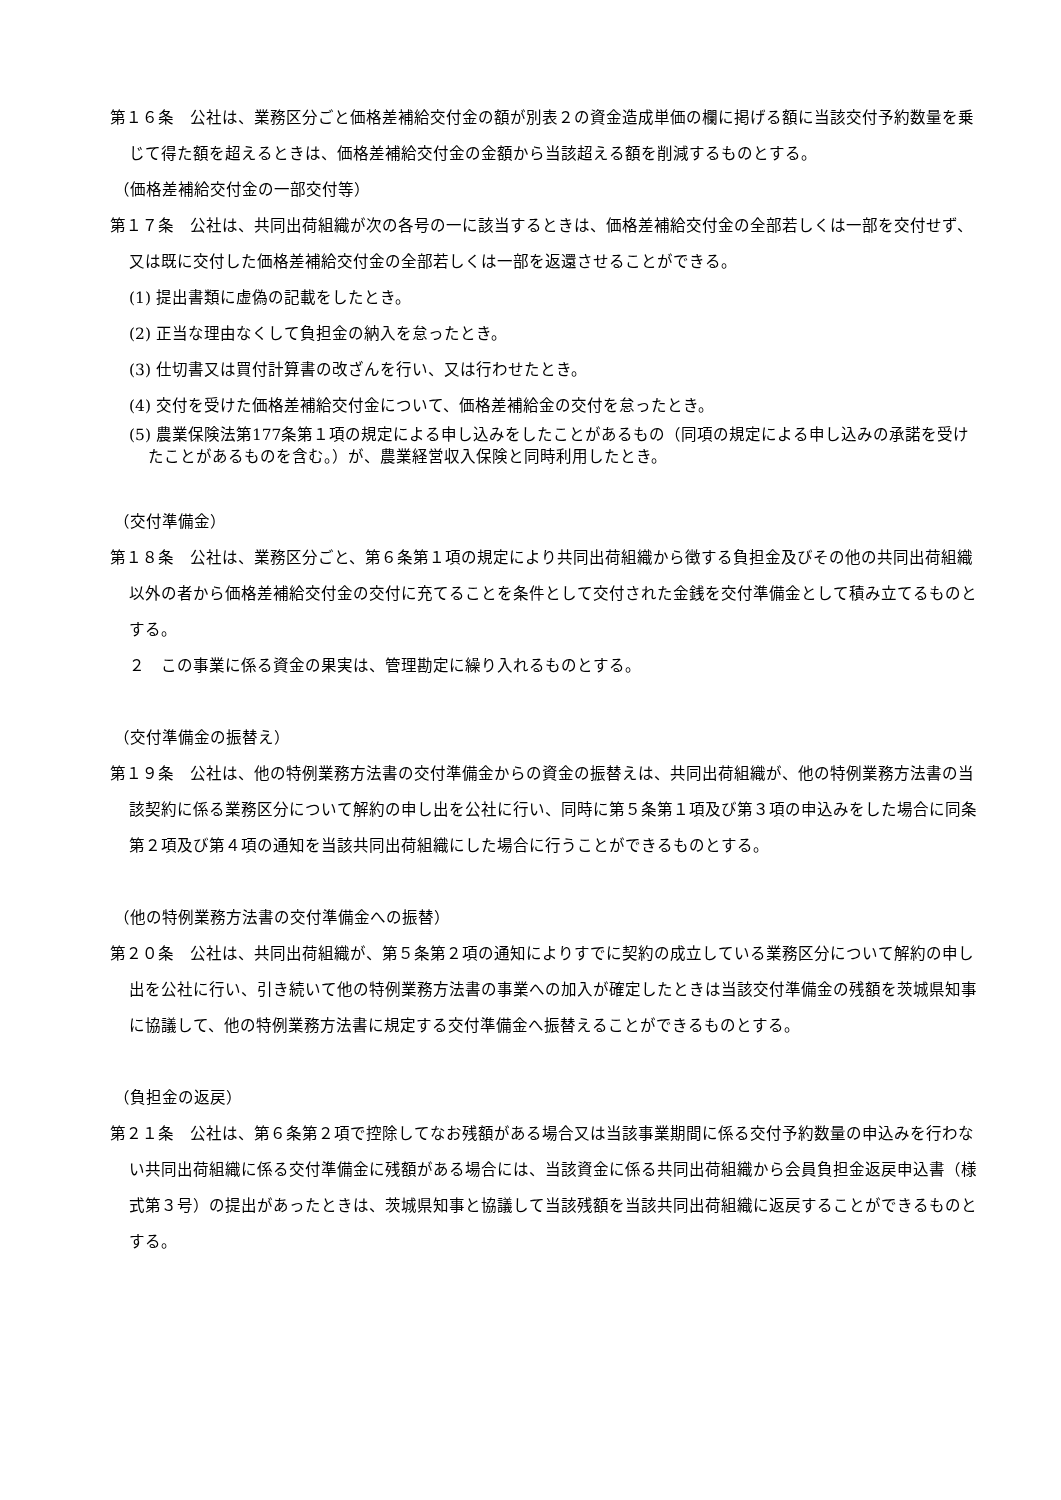第１６条　公社は、業務区分ごと価格差補給交付金の額が別表２の資金造成単価の欄に掲げる額に当該交付予約数量を乗じて得た額を超えるときは、価格差補給交付金の金額から当該超える額を削減するものとする。
（価格差補給交付金の一部交付等）
第１７条　公社は、共同出荷組織が次の各号の一に該当するときは、価格差補給交付金の全部若しくは一部を交付せず、又は既に交付した価格差補給交付金の全部若しくは一部を返還させることができる。
(1) 提出書類に虚偽の記載をしたとき。
(2) 正当な理由なくして負担金の納入を怠ったとき。
(3) 仕切書又は買付計算書の改ざんを行い、又は行わせたとき。
(4) 交付を受けた価格差補給交付金について、価格差補給金の交付を怠ったとき。
(5) 農業保険法第177条第１項の規定による申し込みをしたことがあるもの（同項の規定による申し込みの承諾を受けたことがあるものを含む。）が、農業経営収入保険と同時利用したとき。
（交付準備金）
第１８条　公社は、業務区分ごと、第６条第１項の規定により共同出荷組織から徴する負担金及びその他の共同出荷組織以外の者から価格差補給交付金の交付に充てることを条件として交付された金銭を交付準備金として積み立てるものとする。
２　この事業に係る資金の果実は、管理勘定に繰り入れるものとする。
（交付準備金の振替え）
第１９条　公社は、他の特例業務方法書の交付準備金からの資金の振替えは、共同出荷組織が、他の特例業務方法書の当該契約に係る業務区分について解約の申し出を公社に行い、同時に第５条第１項及び第３項の申込みをした場合に同条第２項及び第４項の通知を当該共同出荷組織にした場合に行うことができるものとする。
（他の特例業務方法書の交付準備金への振替）
第２０条　公社は、共同出荷組織が、第５条第２項の通知によりすでに契約の成立している業務区分について解約の申し出を公社に行い、引き続いて他の特例業務方法書の事業への加入が確定したときは当該交付準備金の残額を茨城県知事に協議して、他の特例業務方法書に規定する交付準備金へ振替えることができるものとする。
（負担金の返戻）
第２１条　公社は、第６条第２項で控除してなお残額がある場合又は当該事業期間に係る交付予約数量の申込みを行わない共同出荷組織に係る交付準備金に残額がある場合には、当該資金に係る共同出荷組織から会員負担金返戻申込書（様式第３号）の提出があったときは、茨城県知事と協議して当該残額を当該共同出荷組織に返戻することができるものとする。